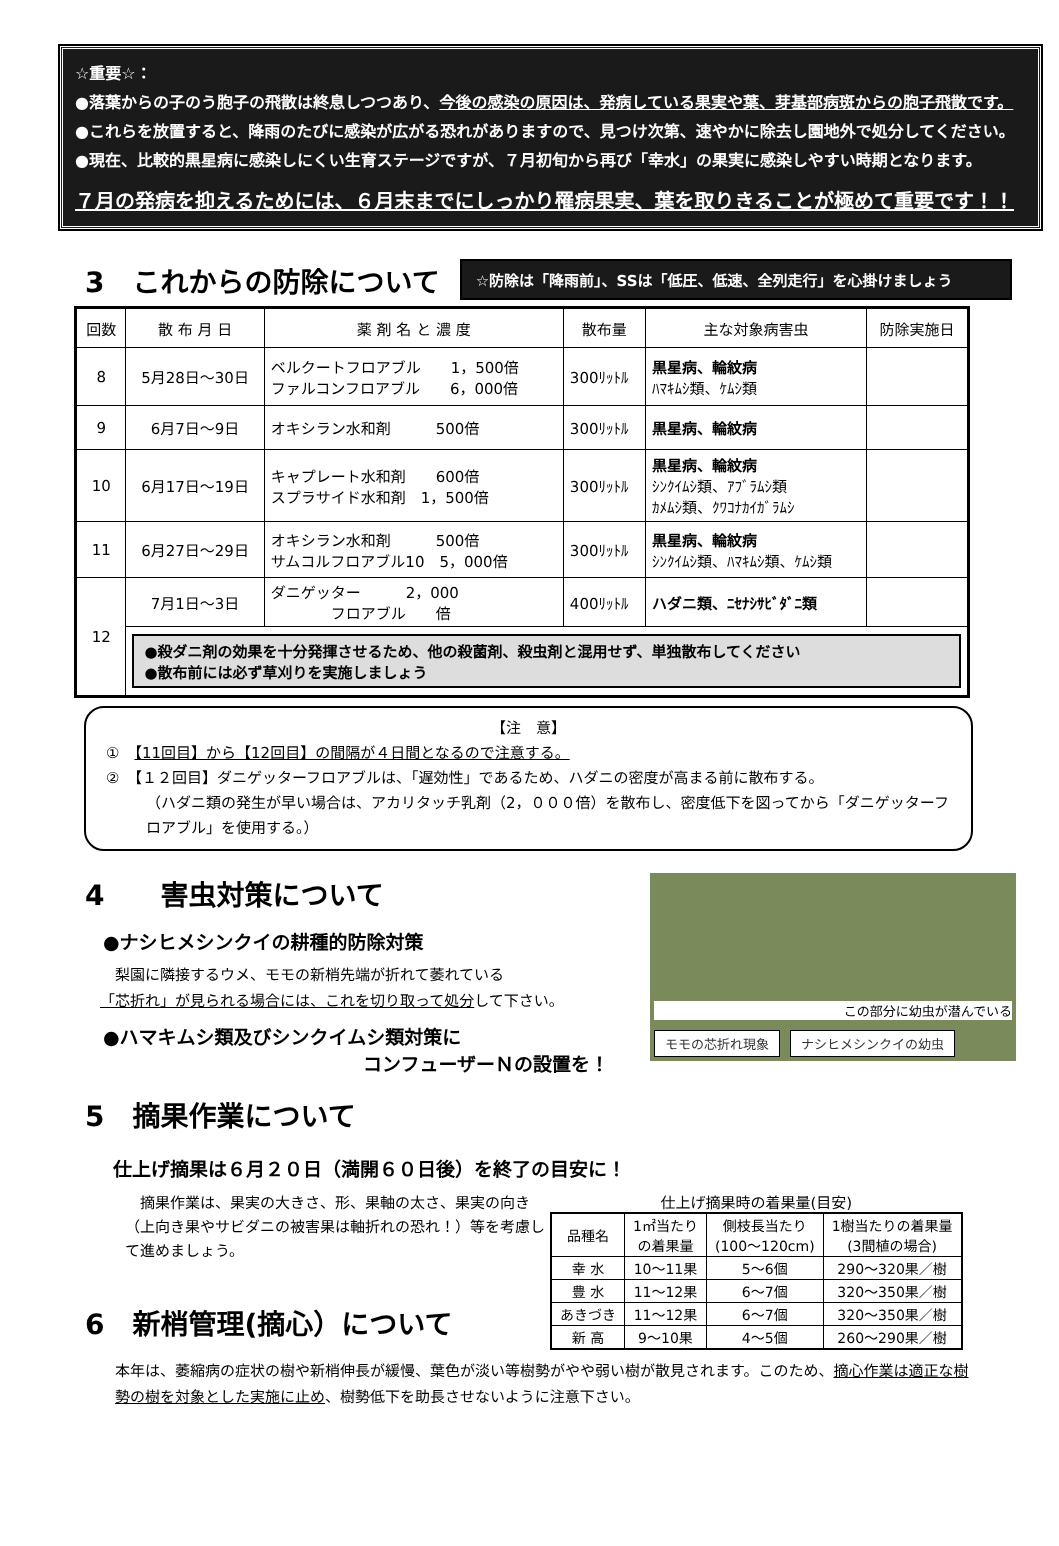☆重要☆：
●落葉からの子のう胞子の飛散は終息しつつあり、今後の感染の原因は、発病している果実や葉、芽基部病斑からの胞子飛散です。
●これらを放置すると、降雨のたびに感染が広がる恐れがありますので、見つけ次第、速やかに除去し園地外で処分してください。
●現在、比較的黒星病に感染しにくい生育ステージですが、７月初旬から再び「幸水」の果実に感染しやすい時期となります。
７月の発病を抑えるためには、６月末までにしっかり罹病果実、葉を取りきることが極めて重要です！！
3　これからの防除について
☆防除は「降雨前」、SSは「低圧、低速、全列走行」を心掛けましょう
| 回数 | 散 布 月 日 | 薬 剤 名 と 濃 度 | 散布量 | 主な対象病害虫 | 防除実施日 |
| --- | --- | --- | --- | --- | --- |
| 8 | 5月28日～30日 | ベルクートフロアブル 1，500倍 ファルコンフロアブル 6，000倍 | 300ﾘｯﾄﾙ | 黒星病、輪紋病 ﾊﾏｷﾑｼ類、ｹﾑｼ類 | |
| 9 | 6月7日～9日 | オキシラン水和剤 500倍 | 300ﾘｯﾄﾙ | 黒星病、輪紋病 | |
| 10 | 6月17日～19日 | キャプレート水和剤 600倍 スプラサイド水和剤 1，500倍 | 300ﾘｯﾄﾙ | 黒星病、輪紋病 ｼﾝｸｲﾑｼ類、ｱﾌﾞﾗﾑｼ類 ｶﾒﾑｼ類、ｸﾜｺﾅｶｲｶﾞﾗﾑｼ | |
| 11 | 6月27日～29日 | オキシラン水和剤 500倍 サムコルフロアブル10 5，000倍 | 300ﾘｯﾄﾙ | 黒星病、輪紋病 ｼﾝｸｲﾑｼ類、ﾊﾏｷﾑｼ類、ｹﾑｼ類 | |
| 12 | 7月1日～3日 | ダニゲッター 2，000 フロアブル 倍 | 400ﾘｯﾄﾙ | ハダニ類、ﾆｾﾅｼｻﾋﾞﾀﾞﾆ類 | |
| | ●殺ダニ剤の効果を十分発揮させるため、他の殺菌剤、殺虫剤と混用せず、単独散布してください ●散布前には必ず草刈りを実施しましょう | | | | |
【注　意】
①　【11回目】から【12回目】の間隔が４日間となるので注意する。
②　【１２回目】ダニゲッターフロアブルは、「遅効性」であるため、ハダニの密度が高まる前に散布する。
（ハダニ類の発生が早い場合は、アカリタッチ乳剤（2，０００倍）を散布し、密度低下を図ってから「ダニゲッターフロアブル」を使用する。）
4　　害虫対策について
●ナシヒメシンクイの耕種的防除対策
　梨園に隣接するウメ、モモの新梢先端が折れて萎れている
「芯折れ」が見られる場合には、これを切り取って処分して下さい。
●ハマキムシ類及びシンクイムシ類対策に
コンフューザーＮの設置を！
この部分に幼虫が潜んでいる
モモの芯折れ現象 ナシヒメシンクイの幼虫
5　摘果作業について
仕上げ摘果は６月２０日（満開６０日後）を終了の目安に！
　摘果作業は、果実の大きさ、形、果軸の太さ、果実の向き（上向き果やサビダニの被害果は軸折れの恐れ！）等を考慮して進めましょう。
6　新梢管理(摘心）について
仕上げ摘果時の着果量(目安)
| 品種名 | 1㎡当たり の着果量 | 側枝長当たり (100～120cm) | 1樹当たりの着果量 (3間植の場合) |
| --- | --- | --- | --- |
| 幸 水 | 10～11果 | 5～6個 | 290～320果／樹 |
| 豊 水 | 11～12果 | 6～7個 | 320～350果／樹 |
| あきづき | 11～12果 | 6～7個 | 320～350果／樹 |
| 新 高 | 9～10果 | 4～5個 | 260～290果／樹 |
本年は、萎縮病の症状の樹や新梢伸長が緩慢、葉色が淡い等樹勢がやや弱い樹が散見されます。このため、摘心作業は適正な樹勢の樹を対象とした実施に止め、樹勢低下を助長させないように注意下さい。